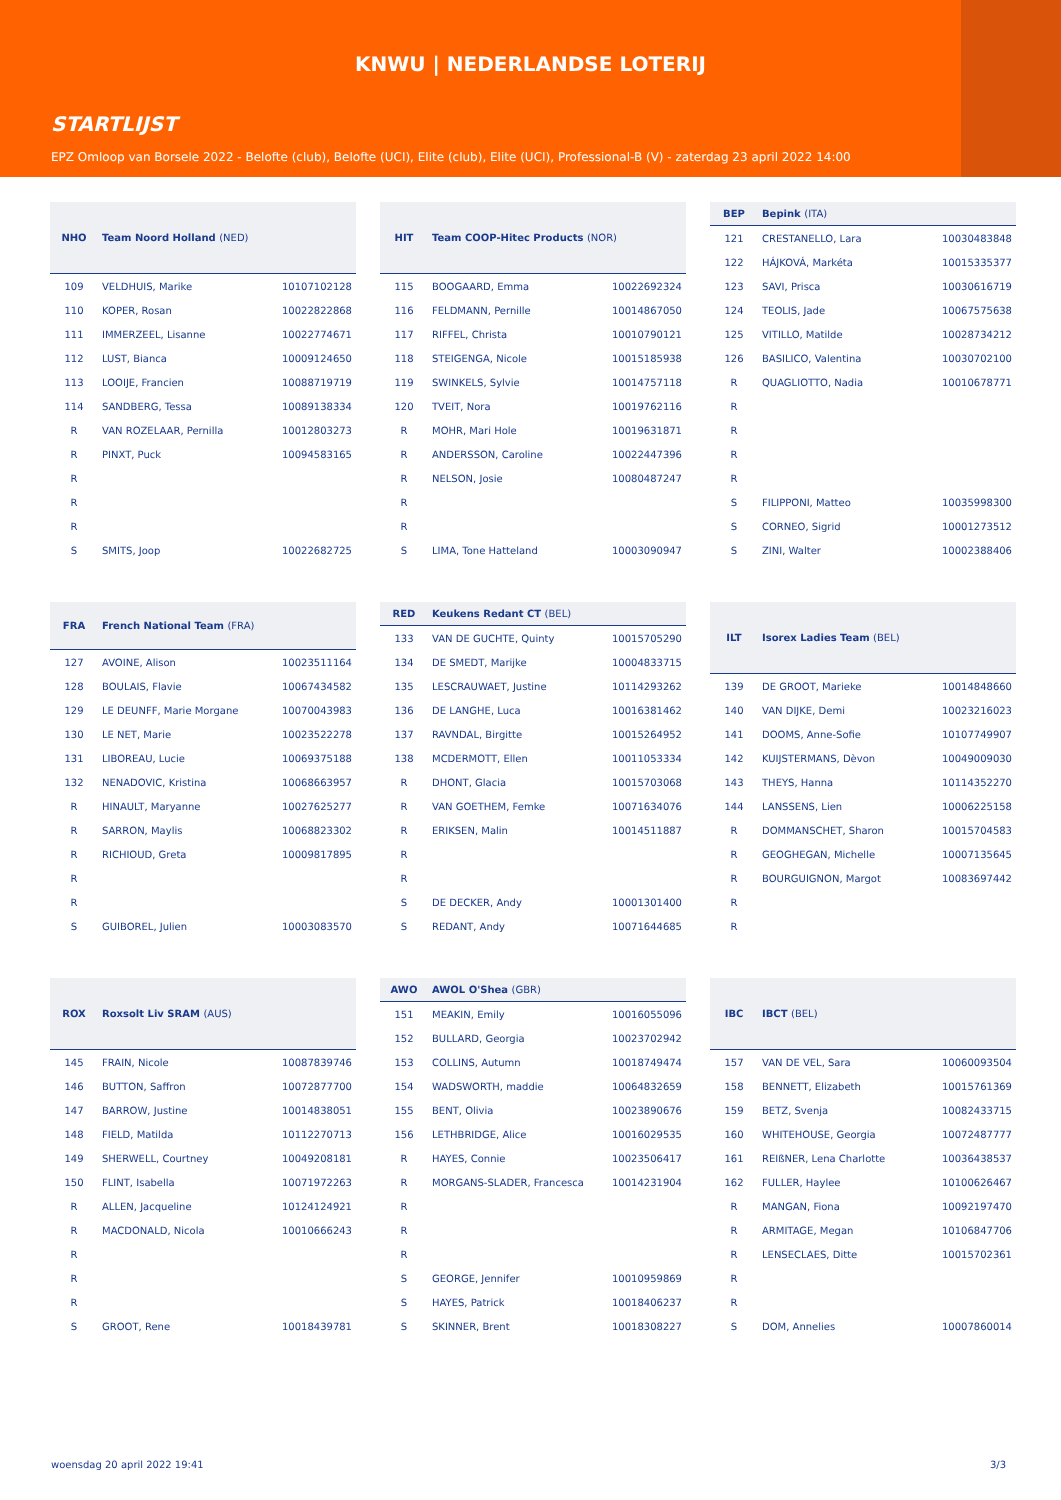KNWU | NEDERLANDSE LOTERIJ
STARTLIJST
EPZ Omloop van Borsele 2022 - Belofte (club), Belofte (UCI), Elite (club), Elite (UCI), Professional-B (V) - zaterdag 23 april 2022 14:00
| NHO | Team Noord Holland (NED) | |
| --- | --- | --- |
| 109 | VELDHUIS, Marike | 10107102128 |
| 110 | KOPER, Rosan | 10022822868 |
| 111 | IMMERZEEL, Lisanne | 10022774671 |
| 112 | LUST, Bianca | 10009124650 |
| 113 | LOOIJE, Francien | 10088719719 |
| 114 | SANDBERG, Tessa | 10089138334 |
| R | VAN ROZELAAR, Pernilla | 10012803273 |
| R | PINXT, Puck | 10094583165 |
| R | | |
| R | | |
| R | | |
| S | SMITS, Joop | 10022682725 |
| HIT | Team COOP-Hitec Products (NOR) | |
| --- | --- | --- |
| 115 | BOOGAARD, Emma | 10022692324 |
| 116 | FELDMANN, Pernille | 10014867050 |
| 117 | RIFFEL, Christa | 10010790121 |
| 118 | STEIGENGA, Nicole | 10015185938 |
| 119 | SWINKELS, Sylvie | 10014757118 |
| 120 | TVEIT, Nora | 10019762116 |
| R | MOHR, Mari Hole | 10019631871 |
| R | ANDERSSON, Caroline | 10022447396 |
| R | NELSON, Josie | 10080487247 |
| R | | |
| R | | |
| S | LIMA, Tone Hatteland | 10003090947 |
| BEP | Bepink (ITA) | |
| --- | --- | --- |
| 121 | CRESTANELLO, Lara | 10030483848 |
| 122 | HÁJKOVÁ, Markéta | 10015335377 |
| 123 | SAVI, Prisca | 10030616719 |
| 124 | TEOLIS, Jade | 10067575638 |
| 125 | VITILLO, Matilde | 10028734212 |
| 126 | BASILICO, Valentina | 10030702100 |
| R | QUAGLIOTTO, Nadia | 10010678771 |
| R | | |
| R | | |
| R | | |
| R | | |
| S | FILIPPONI, Matteo | 10035998300 |
| S | CORNEO, Sigrid | 10001273512 |
| S | ZINI, Walter | 10002388406 |
| FRA | French National Team (FRA) | |
| --- | --- | --- |
| 127 | AVOINE, Alison | 10023511164 |
| 128 | BOULAIS, Flavie | 10067434582 |
| 129 | LE DEUNFF, Marie Morgane | 10070043983 |
| 130 | LE NET, Marie | 10023522278 |
| 131 | LIBOREAU, Lucie | 10069375188 |
| 132 | NENADOVIC, Kristina | 10068663957 |
| R | HINAULT, Maryanne | 10027625277 |
| R | SARRON, Maylis | 10068823302 |
| R | RICHIOUD, Greta | 10009817895 |
| R | | |
| R | | |
| S | GUIBOREL, Julien | 10003083570 |
| RED | Keukens Redant CT (BEL) | |
| --- | --- | --- |
| 133 | VAN DE GUCHTE, Quinty | 10015705290 |
| 134 | DE SMEDT, Marijke | 10004833715 |
| 135 | LESCRAUWAET, Justine | 10114293262 |
| 136 | DE LANGHE, Luca | 10016381462 |
| 137 | RAVNDAL, Birgitte | 10015264952 |
| 138 | MCDERMOTT, Ellen | 10011053334 |
| R | DHONT, Glacia | 10015703068 |
| R | VAN GOETHEM, Femke | 10071634076 |
| R | ERIKSEN, Malin | 10014511887 |
| R | | |
| R | | |
| S | DE DECKER, Andy | 10001301400 |
| S | REDANT, Andy | 10071644685 |
| ILT | Isorex Ladies Team (BEL) | |
| --- | --- | --- |
| 139 | DE GROOT, Marieke | 10014848660 |
| 140 | VAN DIJKE, Demi | 10023216023 |
| 141 | DOOMS, Anne-Sofie | 10107749907 |
| 142 | KUIJSTERMANS, Dèvon | 10049009030 |
| 143 | THEYS, Hanna | 10114352270 |
| 144 | LANSSENS, Lien | 10006225158 |
| R | DOMMANSCHET, Sharon | 10015704583 |
| R | GEOGHEGAN, Michelle | 10007135645 |
| R | BOURGUIGNON, Margot | 10083697442 |
| R | | |
| R | | |
| ROX | Roxsolt Liv SRAM (AUS) | |
| --- | --- | --- |
| 145 | FRAIN, Nicole | 10087839746 |
| 146 | BUTTON, Saffron | 10072877700 |
| 147 | BARROW, Justine | 10014838051 |
| 148 | FIELD, Matilda | 10112270713 |
| 149 | SHERWELL, Courtney | 10049208181 |
| 150 | FLINT, Isabella | 10071972263 |
| R | ALLEN, Jacqueline | 10124124921 |
| R | MACDONALD, Nicola | 10010666243 |
| R | | |
| R | | |
| R | | |
| S | GROOT, Rene | 10018439781 |
| AWO | AWOL O'Shea (GBR) | |
| --- | --- | --- |
| 151 | MEAKIN, Emily | 10016055096 |
| 152 | BULLARD, Georgia | 10023702942 |
| 153 | COLLINS, Autumn | 10018749474 |
| 154 | WADSWORTH, maddie | 10064832659 |
| 155 | BENT, Olivia | 10023890676 |
| 156 | LETHBRIDGE, Alice | 10016029535 |
| R | HAYES, Connie | 10023506417 |
| R | MORGANS-SLADER, Francesca | 10014231904 |
| R | | |
| R | | |
| R | | |
| S | GEORGE, Jennifer | 10010959869 |
| S | HAYES, Patrick | 10018406237 |
| S | SKINNER, Brent | 10018308227 |
| IBC | IBCT (BEL) | |
| --- | --- | --- |
| 157 | VAN DE VEL, Sara | 10060093504 |
| 158 | BENNETT, Elizabeth | 10015761369 |
| 159 | BETZ, Svenja | 10082433715 |
| 160 | WHITEHOUSE, Georgia | 10072487777 |
| 161 | REIßNER, Lena Charlotte | 10036438537 |
| 162 | FULLER, Haylee | 10100626467 |
| R | MANGAN, Fiona | 10092197470 |
| R | ARMITAGE, Megan | 10106847706 |
| R | LENSECLAES, Ditte | 10015702361 |
| R | | |
| R | | |
| S | DOM, Annelies | 10007860014 |
woensdag 20 april 2022 19:41 3/3